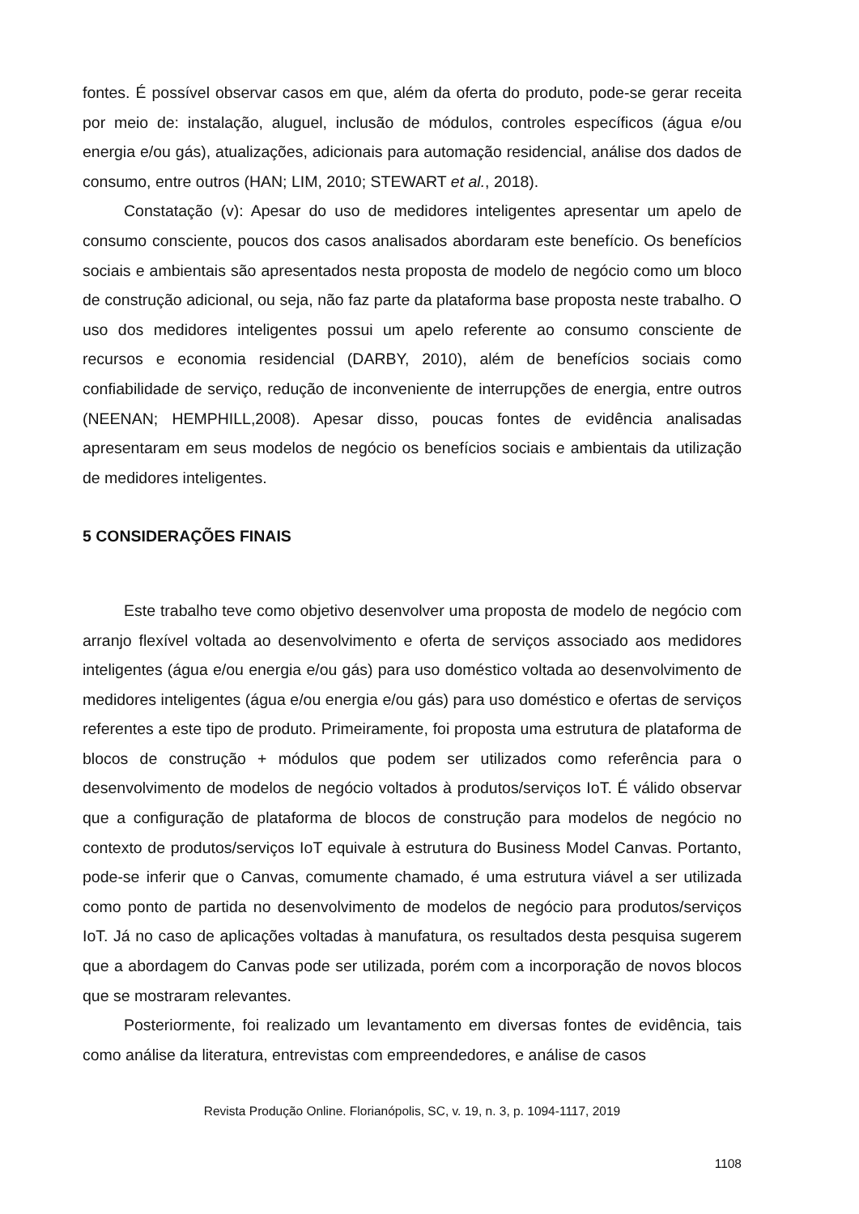fontes. É possível observar casos em que, além da oferta do produto, pode-se gerar receita por meio de: instalação, aluguel, inclusão de módulos, controles específicos (água e/ou energia e/ou gás), atualizações, adicionais para automação residencial, análise dos dados de consumo, entre outros (HAN; LIM, 2010; STEWART et al., 2018).
Constatação (v): Apesar do uso de medidores inteligentes apresentar um apelo de consumo consciente, poucos dos casos analisados abordaram este benefício. Os benefícios sociais e ambientais são apresentados nesta proposta de modelo de negócio como um bloco de construção adicional, ou seja, não faz parte da plataforma base proposta neste trabalho. O uso dos medidores inteligentes possui um apelo referente ao consumo consciente de recursos e economia residencial (DARBY, 2010), além de benefícios sociais como confiabilidade de serviço, redução de inconveniente de interrupções de energia, entre outros (NEENAN; HEMPHILL,2008). Apesar disso, poucas fontes de evidência analisadas apresentaram em seus modelos de negócio os benefícios sociais e ambientais da utilização de medidores inteligentes.
5 CONSIDERAÇÕES FINAIS
Este trabalho teve como objetivo desenvolver uma proposta de modelo de negócio com arranjo flexível voltada ao desenvolvimento e oferta de serviços associado aos medidores inteligentes (água e/ou energia e/ou gás) para uso doméstico voltada ao desenvolvimento de medidores inteligentes (água e/ou energia e/ou gás) para uso doméstico e ofertas de serviços referentes a este tipo de produto. Primeiramente, foi proposta uma estrutura de plataforma de blocos de construção + módulos que podem ser utilizados como referência para o desenvolvimento de modelos de negócio voltados à produtos/serviços IoT. É válido observar que a configuração de plataforma de blocos de construção para modelos de negócio no contexto de produtos/serviços IoT equivale à estrutura do Business Model Canvas. Portanto, pode-se inferir que o Canvas, comumente chamado, é uma estrutura viável a ser utilizada como ponto de partida no desenvolvimento de modelos de negócio para produtos/serviços IoT. Já no caso de aplicações voltadas à manufatura, os resultados desta pesquisa sugerem que a abordagem do Canvas pode ser utilizada, porém com a incorporação de novos blocos que se mostraram relevantes.
Posteriormente, foi realizado um levantamento em diversas fontes de evidência, tais como análise da literatura, entrevistas com empreendedores, e análise de casos
Revista Produção Online. Florianópolis, SC, v. 19, n. 3, p. 1094-1117, 2019
1108